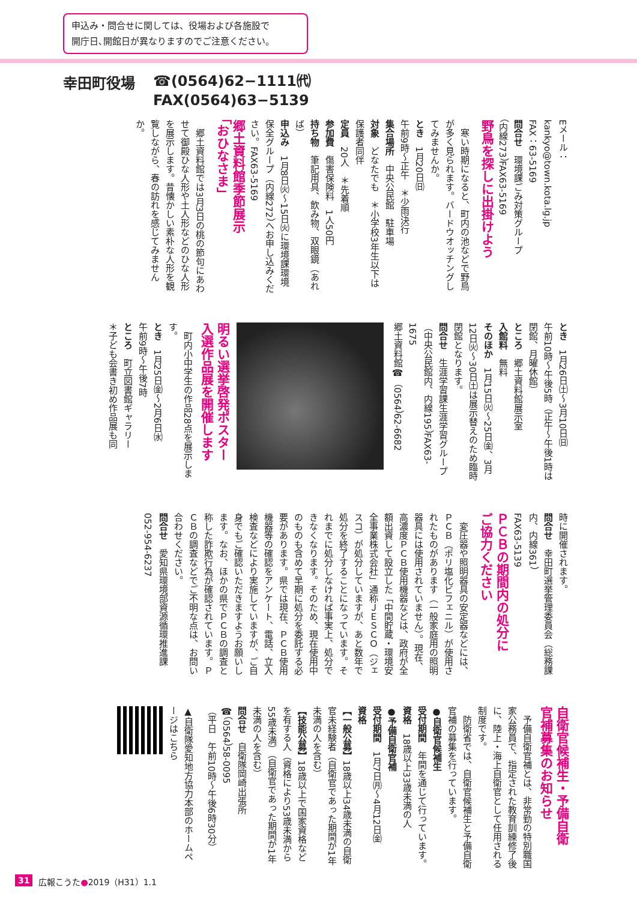申込み・問合せに関しては、役場および各施設で
開庁日､開館日が異なりますのでご注意ください。
幸田町役場
☎(0564)62−1111㈹
FAX(0564)63−5139
Eメール：
kankyo@town.kota.lg.jp
FAX：63-5169
問合せ　環境課ごみ対策グループ
（内線273）FAX63-5169
野鳥を探しに出掛けよう
　寒い時期になると、町内の池などで野鳥が多く見られます。バードウオッチングしてみませんか。
とき　1月20日㈰
午前9時～正午　＊少雨決行
集合場所　中央公民館　駐車場
対象　どなたでも　＊小学校3年生以下は保護者同伴
定員　20人　＊先着順
参加費　傷害保険料　1人50円
持ち物　筆記用具、飲み物、双眼鏡（あれば）
申込み　1月8日㈫～15日㈫に環境課環境保全グループ（内線272）へお申し込みください。FAX63-5169
郷土資料館季節展示
「おひなさま」
　郷土資料館では3月3日の桃の節句にあわせて御殿ひな人形や土人形などのひな人形を展示します。昔懐かしい素朴な人形を観覧しながら、春の訪れを感じてみませんか。
とき　1月26日㈯～3月10日㈰
午前10時～午後5時（正午～午後1時は閉館、月曜休館）
ところ　郷土資料館展示室
入館料　無料
そのほか　1月15日㈫～25日㈮、3月12日㈫～30日㈯は展示替えのため臨時閉館となります。
問合せ　生涯学習課生涯学習グループ（中央公民館内、内線195）FAX63-1675
郷土資料館☎（0564）62-6682
明るい選挙啓発ポスター
入選作品展を開催します
　町内小中学生の作品28点を展示します。
とき　1月25日㈮～2月6日㈬
午前9時～午後7時
ところ　町立図書館ギャラリー
＊子ども会書き初め作品展も同
時に開催されます。
問合せ　幸田町選挙管理委員会（総務課内、内線361）
FAX63-5139
ＰＣＢの期間内の処分に
ご協力ください
　変圧器や照明器具の安定器などには、ＰＣＢ（ポリ塩化ビフェニル）が使用されたものがあります（一般家庭用の照明器具には使用されていません）。現在、高濃度ＰＣＢ使用機器などは、政府が全額出資して設立した「中間貯蔵・環境安全事業株式会社」通称ＪＥＳＣＯ（ジェスコ）が処分していますが、あと数年で処分を終了することになっています。それまでに処分しなければ事実上、処分できなくなります。そのため、現在使用中のものも含めて早期に処分を委託する必要があります。県では現在、ＰＣＢ使用機器等の確認をアンケート、電話、立入検査などにより実施していますが、ご自身でもご確認いただきますようお願いします。なお、ほかの県でＰＣＢの調査と称した詐欺行為が確認されています。ＰＣＢの調査などでご不明な点は、お問い合わせください。
問合せ　愛知県環境部資源循環推進課　052-954-6237
自衛官候補生・予備自衛
官補募集のお知らせ
　予備自衛官補とは、非常勤の特別職国家公務員で、指定された教育訓練修了後に、陸上・海上自衛官として任用される制度です。
　防衛省では、自衛官候補生と予備自衛官補の募集を行っています。
●自衛官候補生
受付期間　年間を通じて行っています。
資格　18歳以上33歳未満の人
●予備自衛官補
受付期間　1月7日㈪～4月12日㈮
資格
【一般公募】18歳以上34歳未満の自衛官未経験者（自衛官であった期間が1年未満の人を含む）
【技能公募】18歳以上で国家資格などを有する人（資格により53歳未満から55歳未満）（自衛官であった期間が1年未満の人を含む）
問合せ　自衛隊岡崎出張所
☎（0564）58-0095
（平日　午前10時～午後6時30分）
▲自衛隊愛知地方協力本部のホームページはこちら
31 広報こうた●2019（H31）1.1